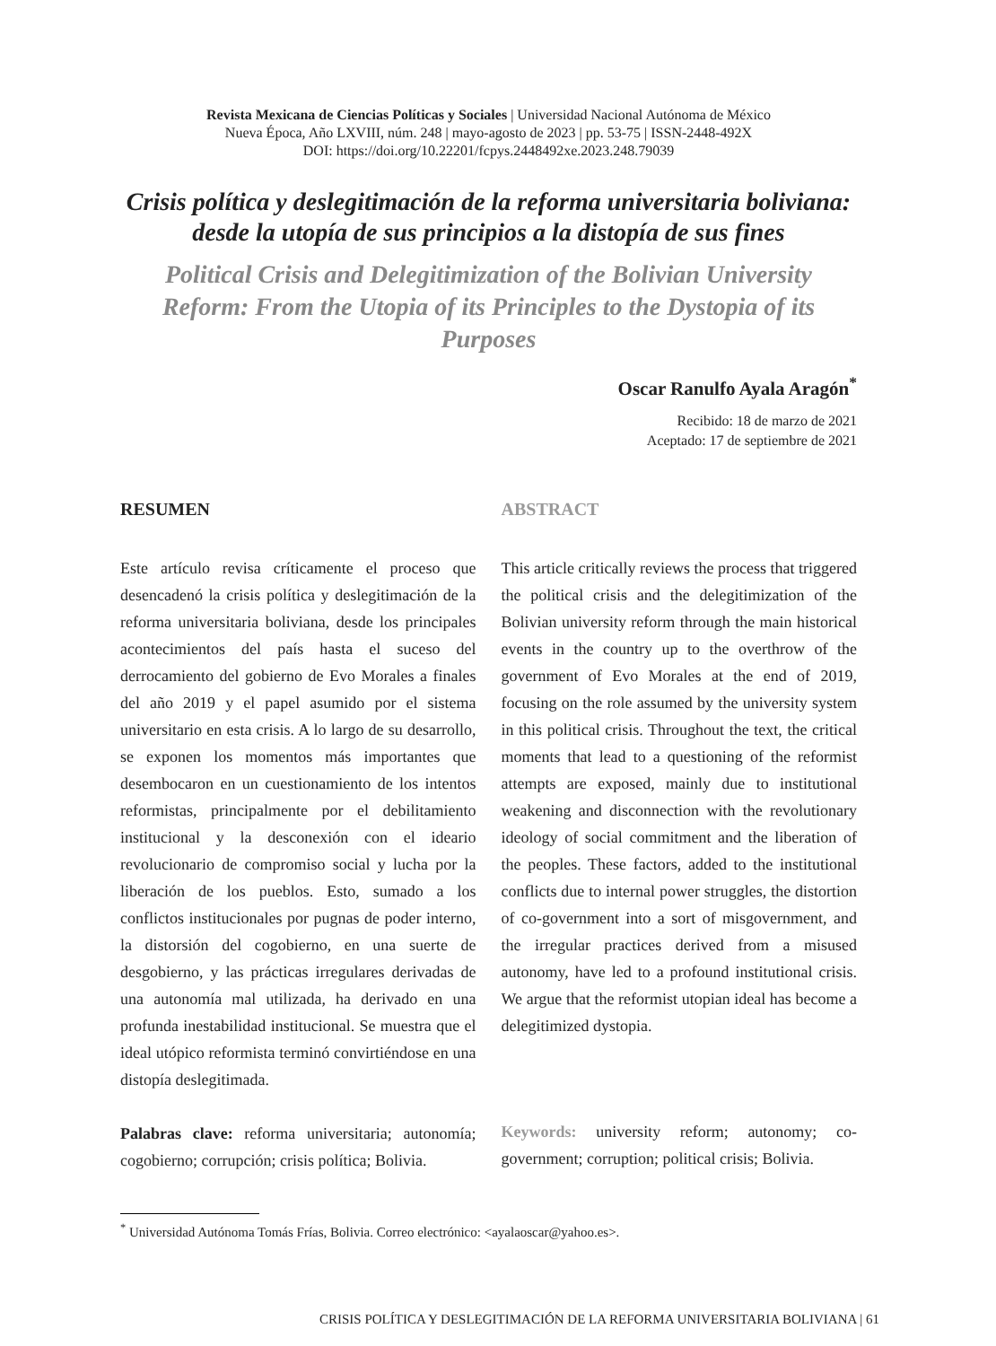Revista Mexicana de Ciencias Políticas y Sociales | Universidad Nacional Autónoma de México
Nueva Época, Año LXVIII, núm. 248 | mayo-agosto de 2023 | pp. 53-75 | ISSN-2448-492X
DOI: https://doi.org/10.22201/fcpys.2448492xe.2023.248.79039
Crisis política y deslegitimación de la reforma universitaria boliviana: desde la utopía de sus principios a la distopía de sus fines
Political Crisis and Delegitimization of the Bolivian University Reform: From the Utopia of its Principles to the Dystopia of its Purposes
Oscar Ranulfo Ayala Aragón<sup>*</sup>
Recibido: 18 de marzo de 2021
Aceptado: 17 de septiembre de 2021
RESUMEN
Este artículo revisa críticamente el proceso que desencadenó la crisis política y deslegitimación de la reforma universitaria boliviana, desde los principales acontecimientos del país hasta el suceso del derrocamiento del gobierno de Evo Morales a finales del año 2019 y el papel asumido por el sistema universitario en esta crisis. A lo largo de su desarrollo, se exponen los momentos más importantes que desembocaron en un cuestionamiento de los intentos reformistas, principalmente por el debilitamiento institucional y la desconexión con el ideario revolucionario de compromiso social y lucha por la liberación de los pueblos. Esto, sumado a los conflictos institucionales por pugnas de poder interno, la distorsión del cogobierno, en una suerte de desgobierno, y las prácticas irregulares derivadas de una autonomía mal utilizada, ha derivado en una profunda inestabilidad institucional. Se muestra que el ideal utópico reformista terminó convirtiéndose en una distopía deslegitimada.
Palabras clave: reforma universitaria; autonomía; cogobierno; corrupción; crisis política; Bolivia.
ABSTRACT
This article critically reviews the process that triggered the political crisis and the delegitimization of the Bolivian university reform through the main historical events in the country up to the overthrow of the government of Evo Morales at the end of 2019, focusing on the role assumed by the university system in this political crisis. Throughout the text, the critical moments that lead to a questioning of the reformist attempts are exposed, mainly due to institutional weakening and disconnection with the revolutionary ideology of social commitment and the liberation of the peoples. These factors, added to the institutional conflicts due to internal power struggles, the distortion of co-government into a sort of misgovernment, and the irregular practices derived from a misused autonomy, have led to a profound institutional crisis. We argue that the reformist utopian ideal has become a delegitimized dystopia.
Keywords: university reform; autonomy; co-government; corruption; political crisis; Bolivia.
<sup>*</sup> Universidad Autónoma Tomás Frías, Bolivia. Correo electrónico: <ayalaoscar@yahoo.es>.
CRISIS POLÍTICA Y DESLEGITIMACIÓN DE LA REFORMA UNIVERSITARIA BOLIVIANA | 61